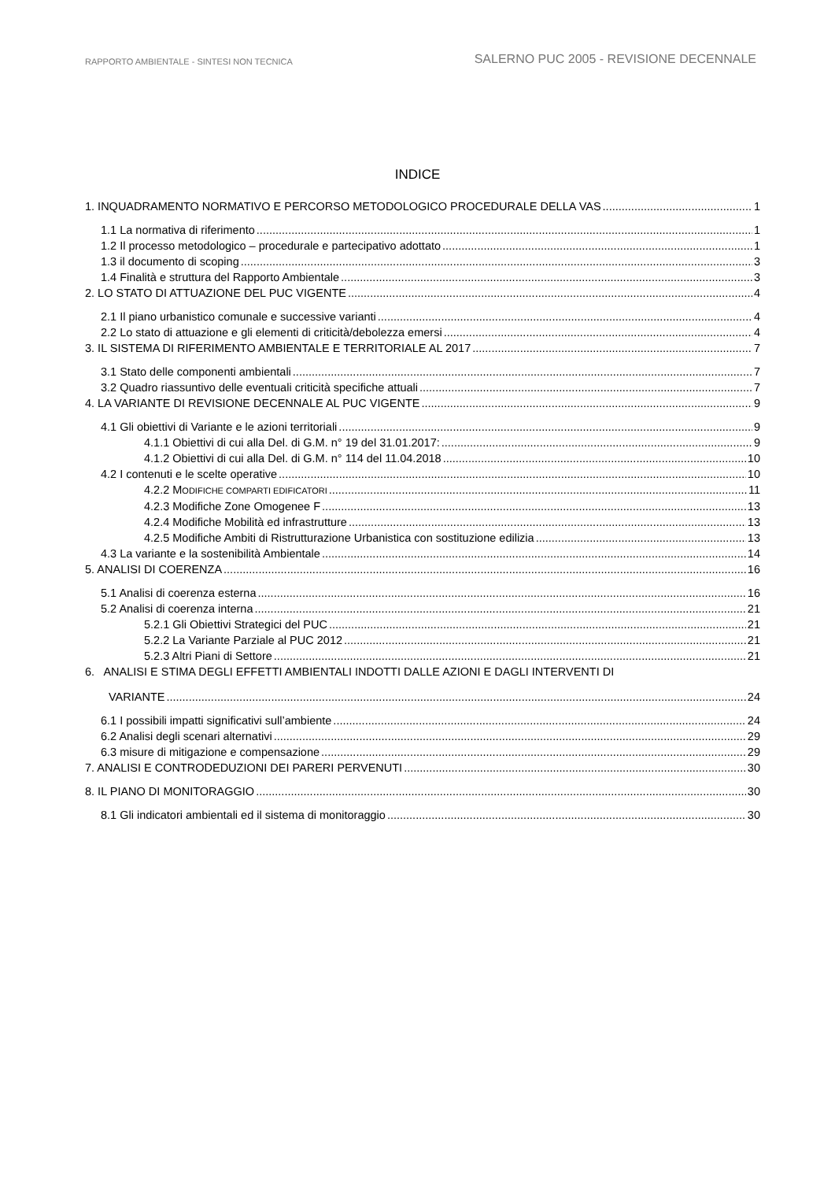RAPPORTO AMBIENTALE - SINTESI NON TECNICA
SALERNO PUC 2005 - REVISIONE DECENNALE
INDICE
1. INQUADRAMENTO NORMATIVO E PERCORSO METODOLOGICO PROCEDURALE DELLA VAS 1
1.1 La normativa di riferimento 1
1.2 Il processo metodologico – procedurale e partecipativo adottato 1
1.3 il documento di scoping 3
1.4 Finalità e struttura del Rapporto Ambientale 3
2. LO STATO DI ATTUAZIONE DEL PUC VIGENTE 4
2.1 Il piano urbanistico comunale e successive varianti 4
2.2 Lo stato di attuazione e gli elementi di criticità/debolezza emersi 4
3. IL SISTEMA DI RIFERIMENTO AMBIENTALE E TERRITORIALE AL 2017 7
3.1 Stato delle componenti ambientali 7
3.2 Quadro riassuntivo delle eventuali criticità specifiche attuali 7
4. LA VARIANTE DI REVISIONE DECENNALE AL PUC VIGENTE 9
4.1 Gli obiettivi di Variante e le azioni territoriali 9
4.1.1 Obiettivi di cui alla Del. di G.M. n° 19 del 31.01.2017: 9
4.1.2 Obiettivi di cui alla Del. di G.M. n° 114 del 11.04.2018 10
4.2 I contenuti e le scelte operative 10
4.2.2 MODIFICHE COMPARTI EDIFICATORI 11
4.2.3 Modifiche Zone Omogenee F 13
4.2.4 Modifiche Mobilità ed infrastrutture 13
4.2.5 Modifiche Ambiti di Ristrutturazione Urbanistica con sostituzione edilizia 13
4.3 La variante e la sostenibilità Ambientale 14
5. ANALISI DI COERENZA 16
5.1 Analisi di coerenza esterna 16
5.2 Analisi di coerenza interna 21
5.2.1 Gli Obiettivi Strategici del PUC 21
5.2.2 La Variante Parziale al PUC 2012 21
5.2.3 Altri Piani di Settore 21
6. ANALISI E STIMA DEGLI EFFETTI AMBIENTALI INDOTTI DALLE AZIONI E DAGLI INTERVENTI DI
VARIANTE 24
6.1 I possibili impatti significativi sull’ambiente 24
6.2 Analisi degli scenari alternativi 29
6.3 misure di mitigazione e compensazione 29
7. ANALISI E CONTRODEDUZIONI DEI PARERI PERVENUTI 30
8. IL PIANO DI MONITORAGGIO 30
8.1 Gli indicatori ambientali ed il sistema di monitoraggio 30